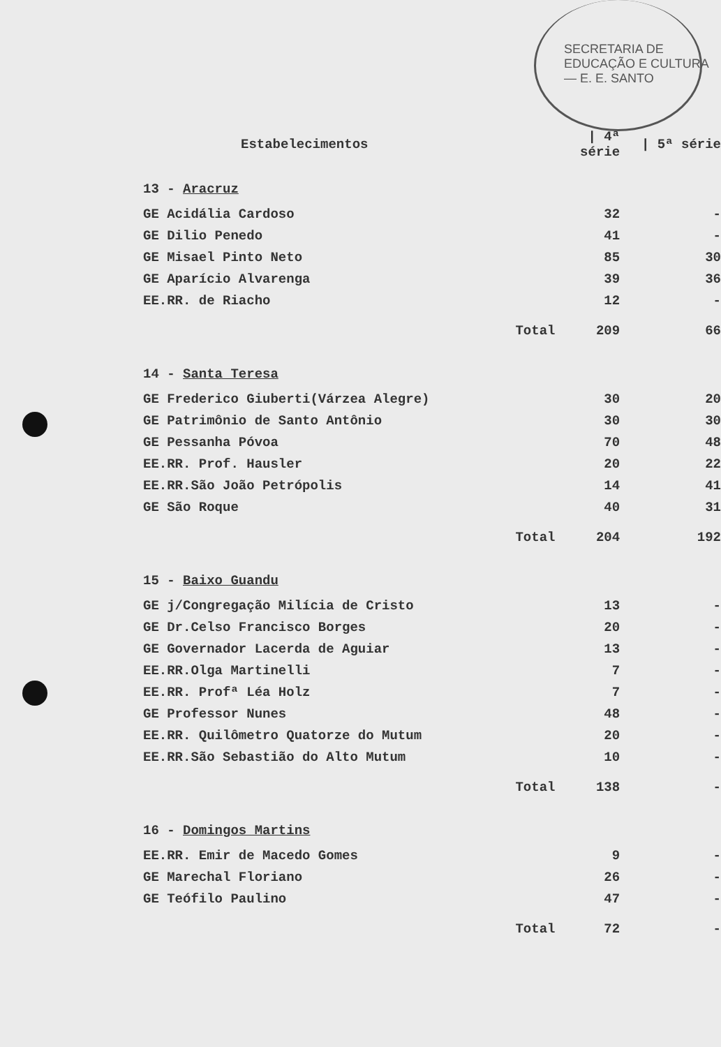SECRETARIA DE EDUCAÇÃO E CULTURA — E. E. SANTO
| Estabelecimentos | / 4ª série | / 5ª série |
| --- | --- | --- |
| 13 - Aracruz | | |
| GE Acidália Cardoso | 32 | - |
| GE Dilio Penedo | 41 | - |
| GE Misael Pinto Neto | 85 | 30 |
| GE Aparício Alvarenga | 39 | 36 |
| EE.RR. de Riacho | 12 | - |
| Total | 209 | 66 |
| 14 - Santa Teresa | | |
| GE Frederico Giuberti(Várzea Alegre) | 30 | 20 |
| GE Patrimônio de Santo Antônio | 30 | 30 |
| GE Pessanha Póvoa | 70 | 48 |
| EE.RR. Prof. Hausler | 20 | 22 |
| EE.RR.São João Petrópolis | 14 | 41 |
| GE São Roque | 40 | 31 |
| Total | 204 | 192 |
| 15 - Baixo Guandu | | |
| GE j/Congregação Milícia de Cristo | 13 | - |
| GE Dr.Celso Francisco Borges | 20 | - |
| GE Governador Lacerda de Aguiar | 13 | - |
| EE.RR.Olga Martinelli | 7 | - |
| EE.RR. Profª Léa Holz | 7 | - |
| GE Professor Nunes | 48 | - |
| EE.RR. Quilômetro Quatorze do Mutum | 20 | - |
| EE.RR.São Sebastião do Alto Mutum | 10 | - |
| Total | 138 | - |
| 16 - Domingos Martins | | |
| EE.RR. Emir de Macedo Gomes | 9 | - |
| GE Marechal Floriano | 26 | - |
| GE Teófilo Paulino | 47 | - |
| Total | 72 | - |